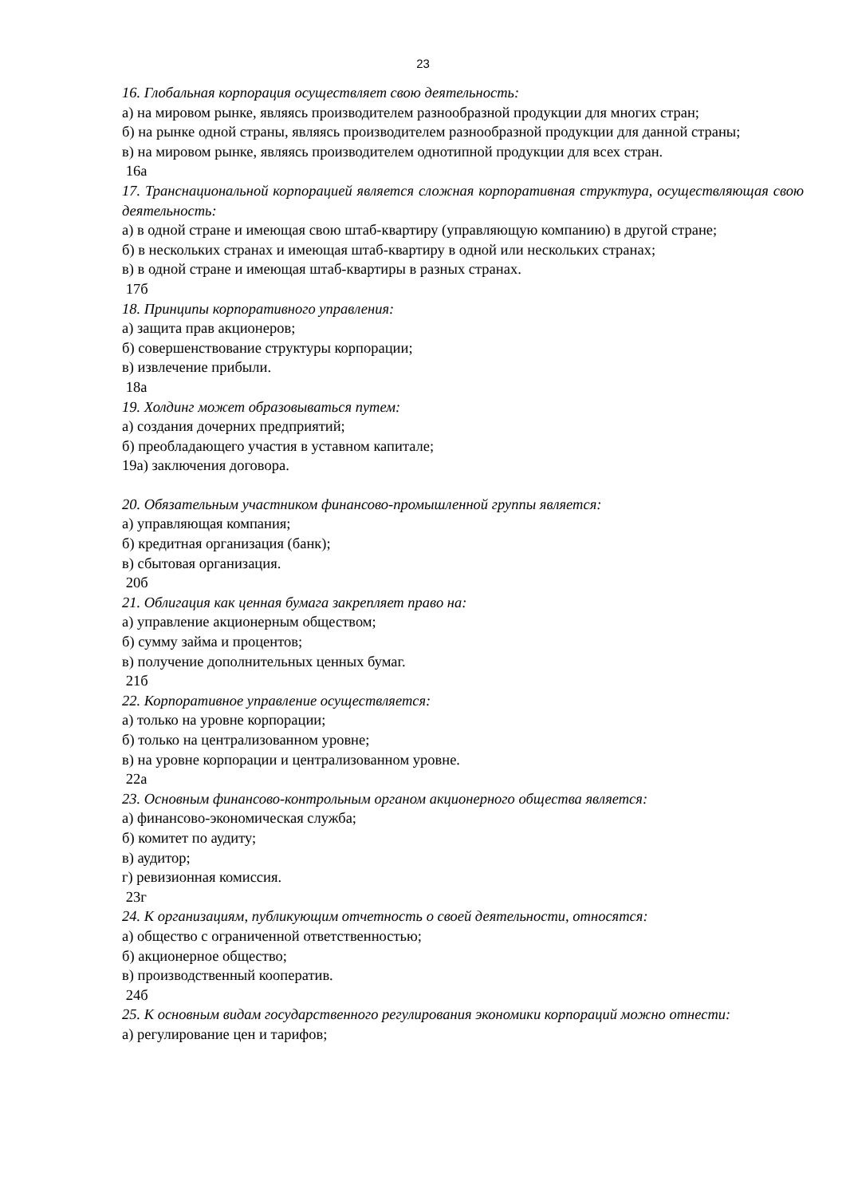23
16. Глобальная корпорация осуществляет свою деятельность:
а) на мировом рынке, являясь производителем разнообразной продукции для многих стран;
б) на рынке одной страны, являясь производителем разнообразной продукции для данной страны;
в) на мировом рынке, являясь производителем однотипной продукции для всех стран.
16а
17. Транснациональной корпорацией является сложная корпоративная структура, осуществляющая свою деятельность:
а) в одной стране и имеющая свою штаб-квартиру (управляющую компанию) в другой стране;
б) в нескольких странах и имеющая штаб-квартиру в одной или нескольких странах;
в) в одной стране и имеющая штаб-квартиры в разных странах.
17б
18. Принципы корпоративного управления:
а) защита прав акционеров;
б) совершенствование структуры корпорации;
в) извлечение прибыли.
18а
19. Холдинг может образовываться путем:
а) создания дочерних предприятий;
б) преобладающего участия в уставном капитале;
19а) заключения договора.
20. Обязательным участником финансово-промышленной группы является:
а) управляющая компания;
б) кредитная организация (банк);
в) сбытовая организация.
20б
21. Облигация как ценная бумага закрепляет право на:
а) управление акционерным обществом;
б) сумму займа и процентов;
в) получение дополнительных ценных бумаг.
21б
22. Корпоративное управление осуществляется:
а) только на уровне корпорации;
б) только на централизованном уровне;
в) на уровне корпорации и централизованном уровне.
22а
23. Основным финансово-контрольным органом акционерного общества является:
а) финансово-экономическая служба;
б) комитет по аудиту;
в) аудитор;
г) ревизионная комиссия.
23г
24. К организациям, публикующим отчетность о своей деятельности, относятся:
а) общество с ограниченной ответственностью;
б) акционерное общество;
в) производственный кооператив.
24б
25. К основным видам государственного регулирования экономики корпораций можно отнести:
а) регулирование цен и тарифов;